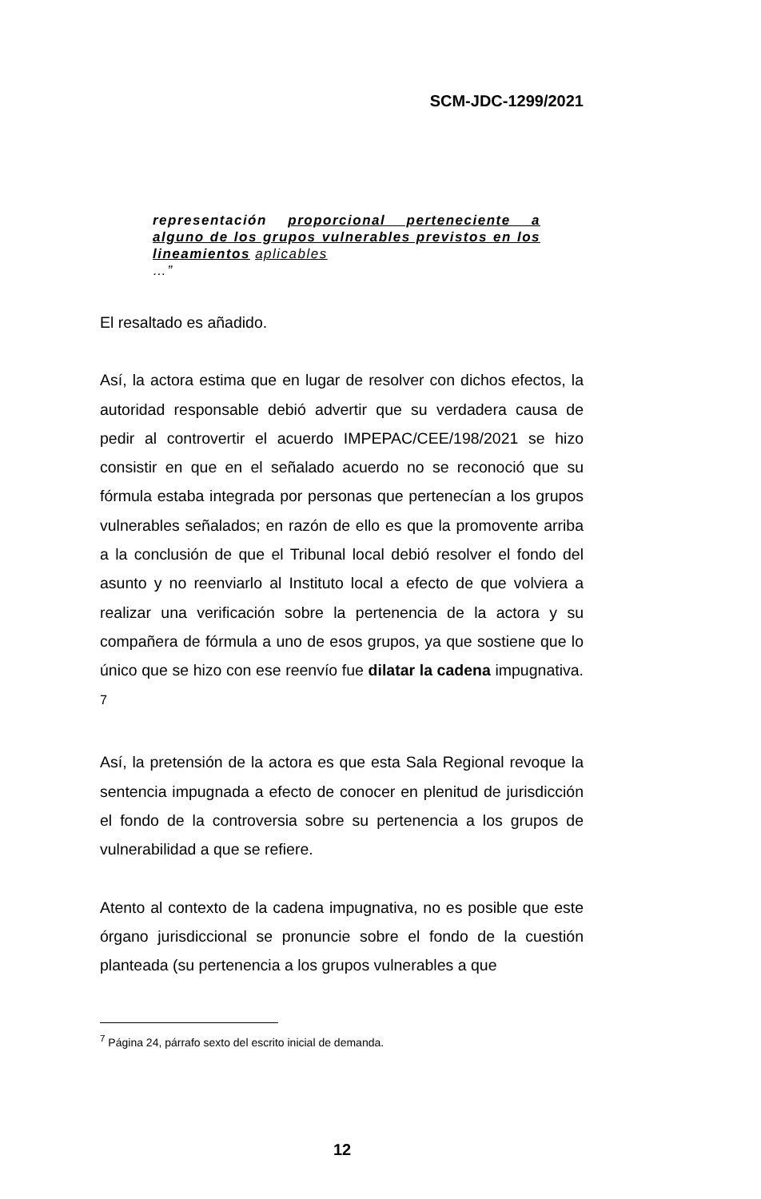SCM-JDC-1299/2021
representación proporcional perteneciente a alguno de los grupos vulnerables previstos en los lineamientos aplicables
…”
El resaltado es añadido.
Así, la actora estima que en lugar de resolver con dichos efectos, la autoridad responsable debió advertir que su verdadera causa de pedir al controvertir el acuerdo IMPEPAC/CEE/198/2021 se hizo consistir en que en el señalado acuerdo no se reconoció que su fórmula estaba integrada por personas que pertenecían a los grupos vulnerables señalados; en razón de ello es que la promovente arriba a la conclusión de que el Tribunal local debió resolver el fondo del asunto y no reenviarlo al Instituto local a efecto de que volviera a realizar una verificación sobre la pertenencia de la actora y su compañera de fórmula a uno de esos grupos, ya que sostiene que lo único que se hizo con ese reenvío fue dilatar la cadena impugnativa. <sup>7</sup>
Así, la pretensión de la actora es que esta Sala Regional revoque la sentencia impugnada a efecto de conocer en plenitud de jurisdicción el fondo de la controversia sobre su pertenencia a los grupos de vulnerabilidad a que se refiere.
Atento al contexto de la cadena impugnativa, no es posible que este órgano jurisdiccional se pronuncie sobre el fondo de la cuestión planteada (su pertenencia a los grupos vulnerables a que
<sup>7</sup> Página 24, párrafo sexto del escrito inicial de demanda.
12